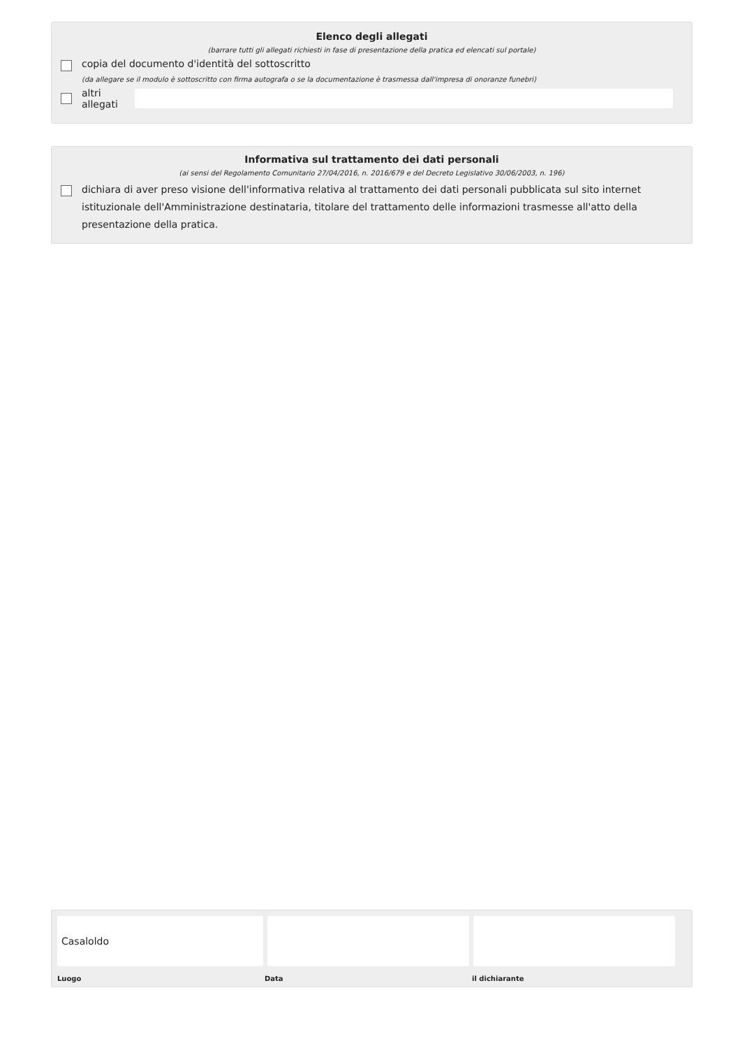Elenco degli allegati
(barrare tutti gli allegati richiesti in fase di presentazione della pratica ed elencati sul portale)
copia del documento d'identità del sottoscritto
(da allegare se il modulo è sottoscritto con firma autografa o se la documentazione è trasmessa dall'impresa di onoranze funebri)
altri allegati
Informativa sul trattamento dei dati personali
(ai sensi del Regolamento Comunitario 27/04/2016, n. 2016/679 e del Decreto Legislativo 30/06/2003, n. 196)
dichiara di aver preso visione dell'informativa relativa al trattamento dei dati personali pubblicata sul sito internet istituzionale dell'Amministrazione destinataria, titolare del trattamento delle informazioni trasmesse all'atto della presentazione della pratica.
Casaloldo
Luogo Data il dichiarante